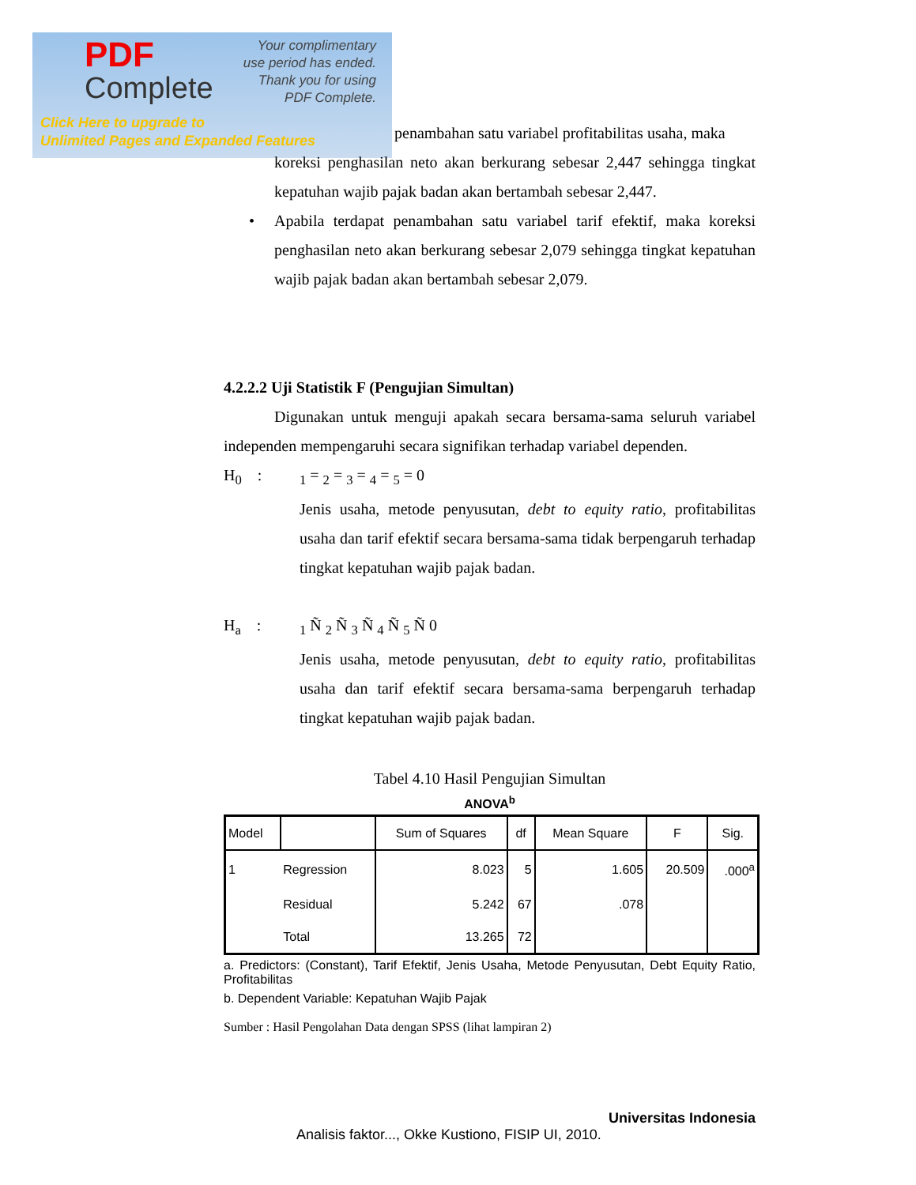PDF
Complete
Your complimentary
use period has ended.
Thank you for using
PDF Complete.
Click Here to upgrade to
Unlimited Pages and Expanded Features
penambahan satu variabel profitabilitas usaha, maka
koreksi penghasilan neto akan berkurang sebesar 2,447 sehingga tingkat kepatuhan wajib pajak badan akan bertambah sebesar 2,447.
• Apabila terdapat penambahan satu variabel tarif efektif, maka koreksi penghasilan neto akan berkurang sebesar 2,079 sehingga tingkat kepatuhan wajib pajak badan akan bertambah sebesar 2,079.
4.2.2.2 Uji Statistik F (Pengujian Simultan)
Digunakan untuk menguji apakah secara bersama-sama seluruh variabel independen mempengaruhi secara signifikan terhadap variabel dependen.
H<sub>0</sub> : <sub>1</sub> = <sub>2</sub> = <sub>3</sub> = <sub>4</sub> = <sub>5</sub> = 0
Jenis usaha, metode penyusutan, debt to equity ratio, profitabilitas usaha dan tarif efektif secara bersama-sama tidak berpengaruh terhadap tingkat kepatuhan wajib pajak badan.
H<sub>a</sub> : <sub>1</sub> Ñ <sub>2</sub> Ñ <sub>3</sub> Ñ <sub>4</sub> Ñ <sub>5</sub> Ñ 0
Jenis usaha, metode penyusutan, debt to equity ratio, profitabilitas usaha dan tarif efektif secara bersama-sama berpengaruh terhadap tingkat kepatuhan wajib pajak badan.
Tabel 4.10 Hasil Pengujian Simultan
ANOVA<sup>b</sup>
| Model | | Sum of Squares | df | Mean Square | F | Sig. |
| --- | --- | --- | --- | --- | --- | --- |
| 1 | Regression | 8.023 | 5 | 1.605 | 20.509 | .000<sup>a</sup> |
| | Residual | 5.242 | 67 | .078 | | |
| | Total | 13.265 | 72 | | | |
a. Predictors: (Constant), Tarif Efektif, Jenis Usaha, Metode Penyusutan, Debt Equity Ratio, Profitabilitas
b. Dependent Variable: Kepatuhan Wajib Pajak
Sumber : Hasil Pengolahan Data dengan SPSS (lihat lampiran 2)
Universitas Indonesia
Analisis faktor..., Okke Kustiono, FISIP UI, 2010.